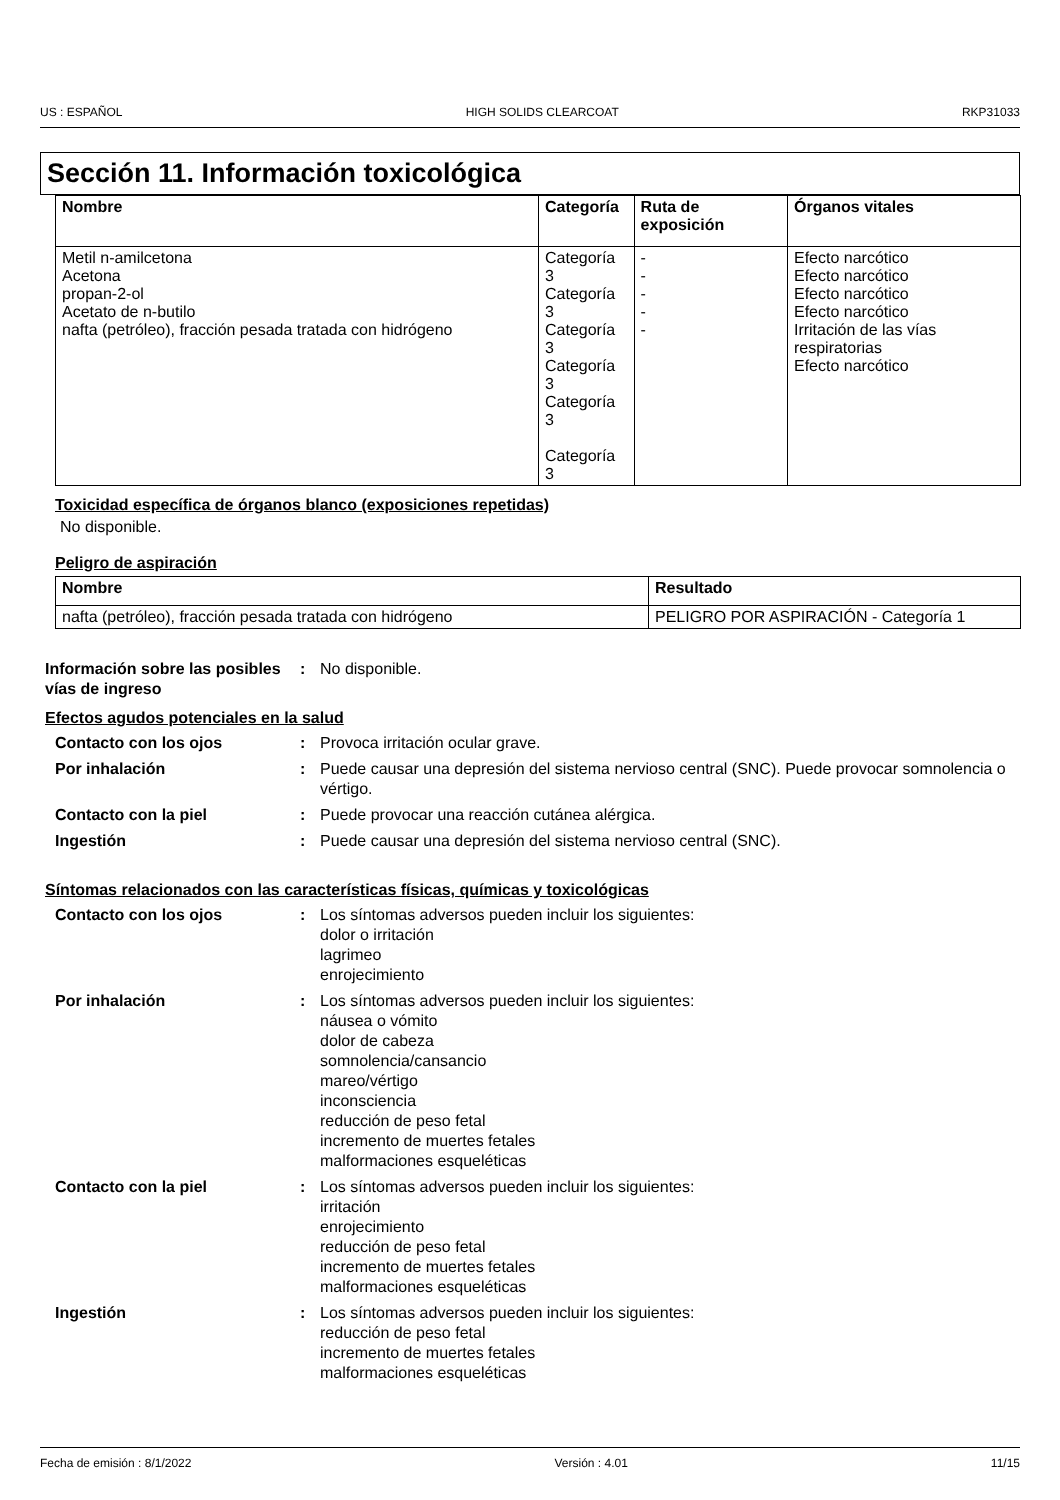US : ESPAÑOL HIGH SOLIDS CLEARCOAT RKP31033
Sección 11. Información toxicológica
| Nombre | Categoría | Ruta de exposición | Órganos vitales |
| --- | --- | --- | --- |
| Metil n-amilcetona Acetona propan-2-ol Acetato de n-butilo nafta (petróleo), fracción pesada tratada con hidrógeno | Categoría 3 Categoría 3 Categoría 3 Categoría 3 Categoría 3 Categoría 3 | - - - - - | Efecto narcótico Efecto narcótico Efecto narcótico Efecto narcótico Irritación de las vías respiratorias Efecto narcótico |
Toxicidad específica de órganos blanco (exposiciones repetidas)
No disponible.
Peligro de aspiración
| Nombre | Resultado |
| --- | --- |
| nafta (petróleo), fracción pesada tratada con hidrógeno | PELIGRO POR ASPIRACIÓN - Categoría 1 |
Información sobre las posibles vías de ingreso
: No disponible.
Efectos agudos potenciales en la salud
Contacto con los ojos : Provoca irritación ocular grave.
Por inhalación : Puede causar una depresión del sistema nervioso central (SNC). Puede provocar somnolencia o vértigo.
Contacto con la piel : Puede provocar una reacción cutánea alérgica.
Ingestión : Puede causar una depresión del sistema nervioso central (SNC).
Síntomas relacionados con las características físicas, químicas y toxicológicas
Contacto con los ojos : Los síntomas adversos pueden incluir los siguientes:
dolor o irritación
lagrimeo
enrojecimiento
Por inhalación : Los síntomas adversos pueden incluir los siguientes:
náusea o vómito
dolor de cabeza
somnolencia/cansancio
mareo/vértigo
inconsciencia
reducción de peso fetal
incremento de muertes fetales
malformaciones esqueléticas
Contacto con la piel : Los síntomas adversos pueden incluir los siguientes:
irritación
enrojecimiento
reducción de peso fetal
incremento de muertes fetales
malformaciones esqueléticas
Ingestión : Los síntomas adversos pueden incluir los siguientes:
reducción de peso fetal
incremento de muertes fetales
malformaciones esqueléticas
Fecha de emisión : 8/1/2022 Versión : 4.01 11/15